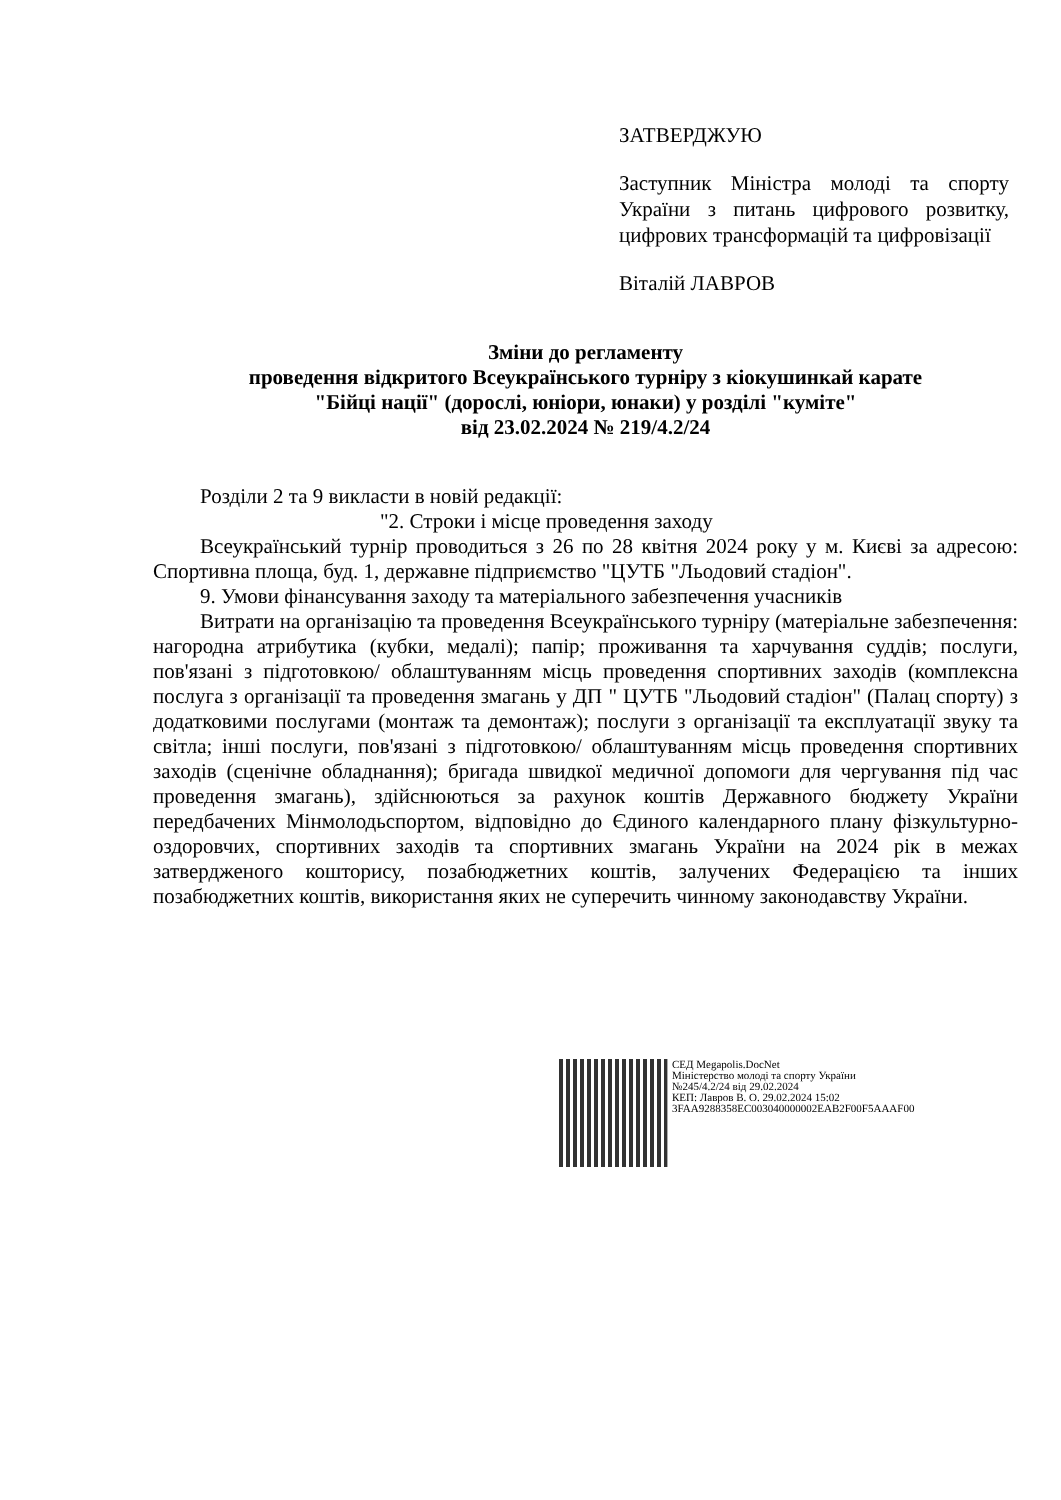ЗАТВЕРДЖУЮ
Заступник Міністра молоді та спорту України з питань цифрового розвитку, цифрових трансформацій та цифровізації
Віталій ЛАВРОВ
Зміни до регламенту
проведення відкритого Всеукраїнського турніру з кіокушинкай карате
"Бійці нації" (дорослі, юніори, юнаки) у розділі "куміте"
від 23.02.2024 № 219/4.2/24
Розділи 2 та 9 викласти в новій редакції:
"2. Строки і місце проведення заходу
Всеукраїнський турнір проводиться з 26 по 28 квітня 2024 року у м. Києві за адресою: Спортивна площа, буд. 1, державне підприємство "ЦУТБ "Льодовий стадіон".
9. Умови фінансування заходу та матеріального забезпечення учасників
Витрати на організацію та проведення Всеукраїнського турніру (матеріальне забезпечення: нагородна атрибутика (кубки, медалі); папір; проживання та харчування суддів; послуги, пов'язані з підготовкою/ облаштуванням місць проведення спортивних заходів (комплексна послуга з організації та проведення змагань у ДП " ЦУТБ "Льодовий стадіон" (Палац спорту) з додатковими послугами (монтаж та демонтаж); послуги з організації та експлуатації звуку та світла; інші послуги, пов'язані з підготовкою/ облаштуванням місць проведення спортивних заходів (сценічне обладнання); бригада швидкої медичної допомоги для чергування під час проведення змагань), здійснюються за рахунок коштів Державного бюджету України передбачених Мінмолодьспортом, відповідно до Єдиного календарного плану фізкультурно-оздоровчих, спортивних заходів та спортивних змагань України на 2024 рік в межах затвердженого кошторису, позабюджетних коштів, залучених Федерацією та інших позабюджетних коштів, використання яких не суперечить чинному законодавству України.
СЕД Megapolis.DocNet
Міністерство молоді та спорту України
№245/4.2/24 від 29.02.2024
КЕП: Лавров В. О. 29.02.2024 15:02
3FAA9288358EC003040000002EAB2F00F5AAAF00